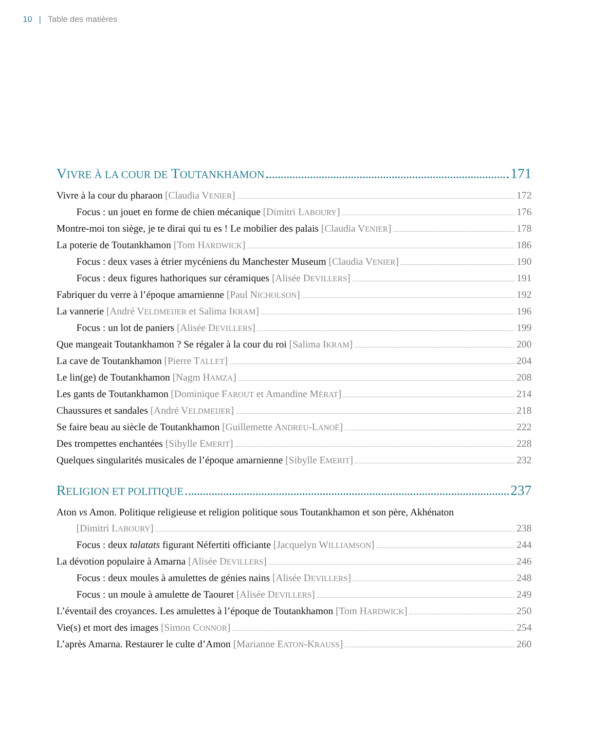10 | Table des matières
VIVRE À LA COUR DE TOUTANKHAMON 171
Vivre à la cour du pharaon [Claudia VENIER] 172
Focus : un jouet en forme de chien mécanique [Dimitri LABOURY] 176
Montre-moi ton siège, je te dirai qui tu es ! Le mobilier des palais [Claudia VENIER] 178
La poterie de Toutankhamon [Tom HARDWICK] 186
Focus : deux vases à étrier mycéniens du Manchester Museum [Claudia VENIER] 190
Focus : deux figures hathoriques sur céramiques [Alisée DEVILLERS] 191
Fabriquer du verre à l’époque amarnienne [Paul NICHOLSON] 192
La vannerie [André VELDMEIJER et Salima IKRAM] 196
Focus : un lot de paniers [Alisée DEVILLERS] 199
Que mangeait Toutankhamon ? Se régaler à la cour du roi [Salima IKRAM] 200
La cave de Toutankhamon [Pierre TALLET] 204
Le lin(ge) de Toutankhamon [Nagm HAMZA] 208
Les gants de Toutankhamon [Dominique FAROUT et Amandine MÉRAT] 214
Chaussures et sandales [André VELDMEIJER] 218
Se faire beau au siècle de Toutankhamon [Guillemette ANDREU-LANOË] 222
Des trompettes enchantées [Sibylle EMERIT] 228
Quelques singularités musicales de l’époque amarnienne [Sibylle EMERIT] 232
RELIGION ET POLITIQUE 237
Aton vs Amon. Politique religieuse et religion politique sous Toutankhamon et son père, Akhénaton
[Dimitri LABOURY] 238
Focus : deux talatats figurant Néfertiti officiante [Jacquelyn WILLIAMSON] 244
La dévotion populaire à Amarna [Alisée DEVILLERS] 246
Focus : deux moules à amulettes de génies nains [Alisée DEVILLERS] 248
Focus : un moule à amulette de Taouret [Alisée DEVILLERS] 249
L’éventail des croyances. Les amulettes à l’époque de Toutankhamon [Tom HARDWICK] 250
Vie(s) et mort des images [Simon CONNOR] 254
L’après Amarna. Restaurer le culte d’Amon [Marianne EATON-KRAUSS] 260